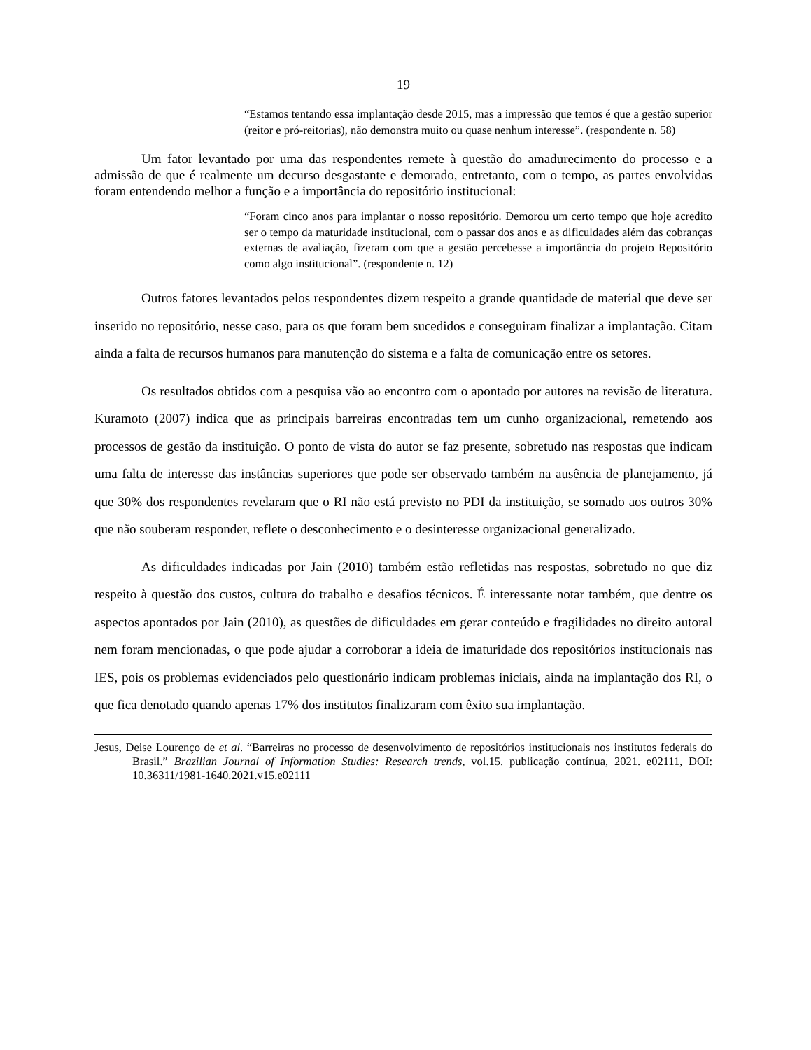19
“Estamos tentando essa implantação desde 2015, mas a impressão que temos é que a gestão superior (reitor e pró-reitorias), não demonstra muito ou quase nenhum interesse”. (respondente n. 58)
Um fator levantado por uma das respondentes remete à questão do amadurecimento do processo e a admissão de que é realmente um decurso desgastante e demorado, entretanto, com o tempo, as partes envolvidas foram entendendo melhor a função e a importância do repositório institucional:
“Foram cinco anos para implantar o nosso repositório. Demorou um certo tempo que hoje acredito ser o tempo da maturidade institucional, com o passar dos anos e as dificuldades além das cobranças externas de avaliação, fizeram com que a gestão percebesse a importância do projeto Repositório como algo institucional”. (respondente n. 12)
Outros fatores levantados pelos respondentes dizem respeito a grande quantidade de material que deve ser inserido no repositório, nesse caso, para os que foram bem sucedidos e conseguiram finalizar a implantação. Citam ainda a falta de recursos humanos para manutenção do sistema e a falta de comunicação entre os setores.
Os resultados obtidos com a pesquisa vão ao encontro com o apontado por autores na revisão de literatura. Kuramoto (2007) indica que as principais barreiras encontradas tem um cunho organizacional, remetendo aos processos de gestão da instituição. O ponto de vista do autor se faz presente, sobretudo nas respostas que indicam uma falta de interesse das instâncias superiores que pode ser observado também na ausência de planejamento, já que 30% dos respondentes revelaram que o RI não está previsto no PDI da instituição, se somado aos outros 30% que não souberam responder, reflete o desconhecimento e o desinteresse organizacional generalizado.
As dificuldades indicadas por Jain (2010) também estão refletidas nas respostas, sobretudo no que diz respeito à questão dos custos, cultura do trabalho e desafios técnicos. É interessante notar também, que dentre os aspectos apontados por Jain (2010), as questões de dificuldades em gerar conteúdo e fragilidades no direito autoral nem foram mencionadas, o que pode ajudar a corroborar a ideia de imaturidade dos repositórios institucionais nas IES, pois os problemas evidenciados pelo questionário indicam problemas iniciais, ainda na implantação dos RI, o que fica denotado quando apenas 17% dos institutos finalizaram com êxito sua implantação.
Jesus, Deise Lourenço de et al. “Barreiras no processo de desenvolvimento de repositórios institucionais nos institutos federais do Brasil.” Brazilian Journal of Information Studies: Research trends, vol.15. publicação contínua, 2021. e02111, DOI: 10.36311/1981-1640.2021.v15.e02111